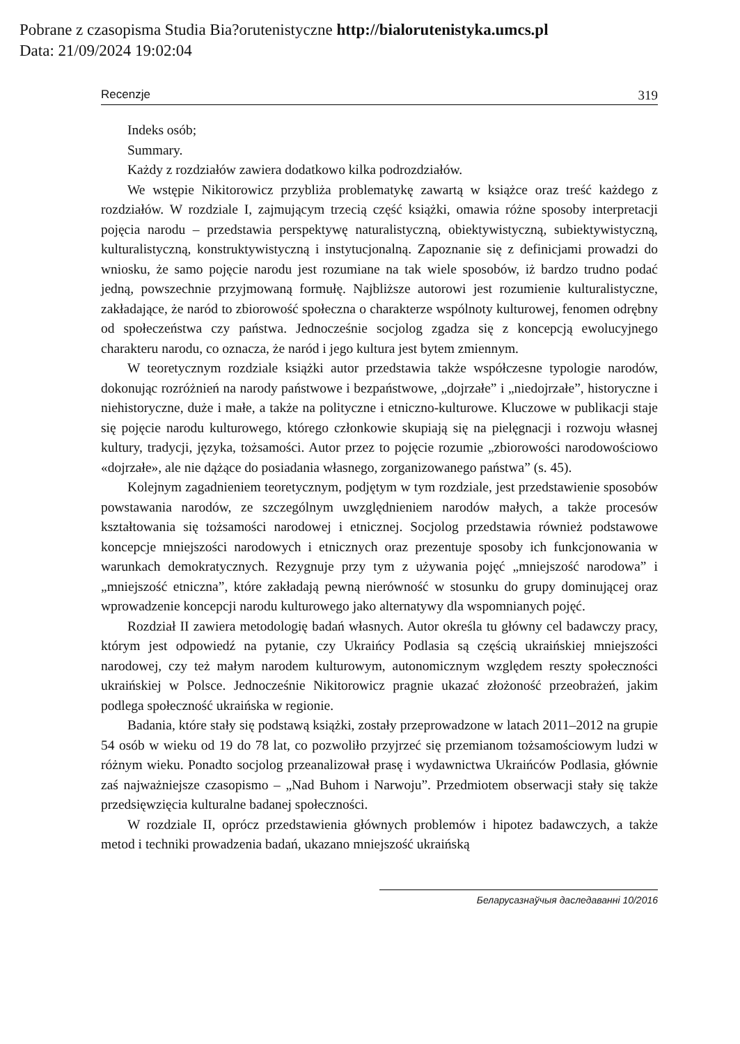Pobrane z czasopisma Studia Bia?orutenistyczne http://bialorutenistyka.umcs.pl
Data: 21/09/2024 19:02:04
Recenzje 319
Indeks osób;
Summary.
Każdy z rozdziałów zawiera dodatkowo kilka podrozdziałów.
We wstępie Nikitorowicz przybliża problematykę zawartą w książce oraz treść każdego z rozdziałów. W rozdziale I, zajmującym trzecią część książki, omawia różne sposoby interpretacji pojęcia narodu – przedstawia perspektywę naturalistyczną, obiektywistyczną, subiektywistyczną, kulturalistyczną, konstruktywistyczną i instytucjonalną. Zapoznanie się z definicjami prowadzi do wniosku, że samo pojęcie narodu jest rozumiane na tak wiele sposobów, iż bardzo trudno podać jedną, powszechnie przyjmowaną formułę. Najbliższe autorowi jest rozumienie kulturalistyczne, zakładające, że naród to zbiorowość społeczna o charakterze wspólnoty kulturowej, fenomen odrębny od społeczeństwa czy państwa. Jednocześnie socjolog zgadza się z koncepcją ewolucyjnego charakteru narodu, co oznacza, że naród i jego kultura jest bytem zmiennym.
W teoretycznym rozdziale książki autor przedstawia także współczesne typologie narodów, dokonując rozróżnień na narody państwowe i bezpaństwowe, „dojrzałe” i „niedojrzałe”, historyczne i niehistoryczne, duże i małe, a także na polityczne i etniczno-kulturowe. Kluczowe w publikacji staje się pojęcie narodu kulturowego, którego członkowie skupiają się na pielęgnacji i rozwoju własnej kultury, tradycji, języka, tożsamości. Autor przez to pojęcie rozumie „zbiorowości narodowościowo «dojrzałe», ale nie dążące do posiadania własnego, zorganizowanego państwa” (s. 45).
Kolejnym zagadnieniem teoretycznym, podjętym w tym rozdziale, jest przedstawienie sposobów powstawania narodów, ze szczególnym uwzględnieniem narodów małych, a także procesów kształtowania się tożsamości narodowej i etnicznej. Socjolog przedstawia również podstawowe koncepcje mniejszości narodowych i etnicznych oraz prezentuje sposoby ich funkcjonowania w warunkach demokratycznych. Rezygnuje przy tym z używania pojęć „mniejszość narodowa” i „mniejszość etniczna”, które zakładają pewną nierówność w stosunku do grupy dominującej oraz wprowadzenie koncepcji narodu kulturowego jako alternatywy dla wspomnianych pojęć.
Rozdział II zawiera metodologię badań własnych. Autor określa tu główny cel badawczy pracy, którym jest odpowiedź na pytanie, czy Ukraińcy Podlasia są częścią ukraińskiej mniejszości narodowej, czy też małym narodem kulturowym, autonomicznym względem reszty społeczności ukraińskiej w Polsce. Jednocześnie Nikitorowicz pragnie ukazać złożoność przeobrażeń, jakim podlega społeczność ukraińska w regionie.
Badania, które stały się podstawą książki, zostały przeprowadzone w latach 2011–2012 na grupie 54 osób w wieku od 19 do 78 lat, co pozwoliło przyjrzeć się przemianom tożsamościowym ludzi w różnym wieku. Ponadto socjolog przeanalizował prasę i wydawnictwa Ukraińców Podlasia, głównie zaś najważniejsze czasopismo – „Nad Buhom i Narwoju”. Przedmiotem obserwacji stały się także przedsięwzięcia kulturalne badanej społeczności.
W rozdziale II, oprócz przedstawienia głównych problemów i hipotez badawczych, a także metod i techniki prowadzenia badań, ukazano mniejszość ukraińską
Беларусазнаўчыя даследаванні 10/2016